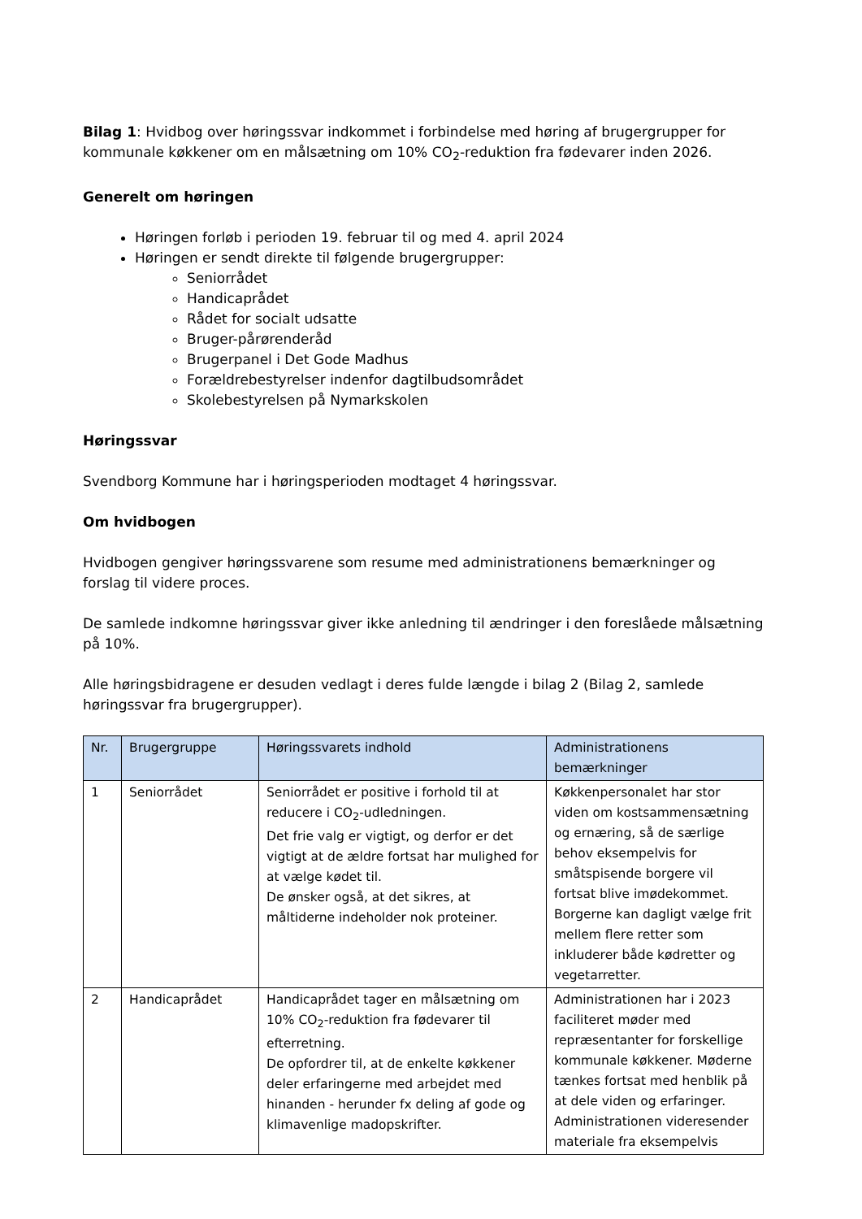Bilag 1: Hvidbog over høringssvar indkommet i forbindelse med høring af brugergrupper for kommunale køkkener om en målsætning om 10% CO<sub>2</sub>-reduktion fra fødevarer inden 2026.
Generelt om høringen
Høringen forløb i perioden 19. februar til og med 4. april 2024
Høringen er sendt direkte til følgende brugergrupper:
Seniorrådet
Handicaprådet
Rådet for socialt udsatte
Bruger-pårørenderåd
Brugerpanel i Det Gode Madhus
Forældrebestyrelser indenfor dagtilbudsområdet
Skolebestyrelsen på Nymarkskolen
Høringssvar
Svendborg Kommune har i høringsperioden modtaget 4 høringssvar.
Om hvidbogen
Hvidbogen gengiver høringssvarene som resume med administrationens bemærkninger og forslag til videre proces.
De samlede indkomne høringssvar giver ikke anledning til ændringer i den foreslåede målsætning på 10%.
Alle høringsbidragene er desuden vedlagt i deres fulde længde i bilag 2 (Bilag 2, samlede høringssvar fra brugergrupper).
| Nr. | Brugergruppe | Høringssvarets indhold | Administrationens bemærkninger |
| --- | --- | --- | --- |
| 1 | Seniorrådet | Seniorrådet er positive i forhold til at reducere i CO<sub>2</sub>-udledningen. Det frie valg er vigtigt, og derfor er det vigtigt at de ældre fortsat har mulighed for at vælge kødet til. De ønsker også, at det sikres, at måltiderne indeholder nok proteiner. | Køkkenpersonalet har stor viden om kostsammensætning og ernæring, så de særlige behov eksempelvis for småtspisende borgere vil fortsat blive imødekommet. Borgerne kan dagligt vælge frit mellem flere retter som inkluderer både kødretter og vegetarretter. |
| 2 | Handicaprådet | Handicaprådet tager en målsætning om 10% CO<sub>2</sub>-reduktion fra fødevarer til efterretning. De opfordrer til, at de enkelte køkkener deler erfaringerne med arbejdet med hinanden - herunder fx deling af gode og klimavenlige madopskrifter. | Administrationen har i 2023 faciliteret møder med repræsentanter for forskellige kommunale køkkener. Møderne tænkes fortsat med henblik på at dele viden og erfaringer. Administrationen videresender materiale fra eksempelvis |